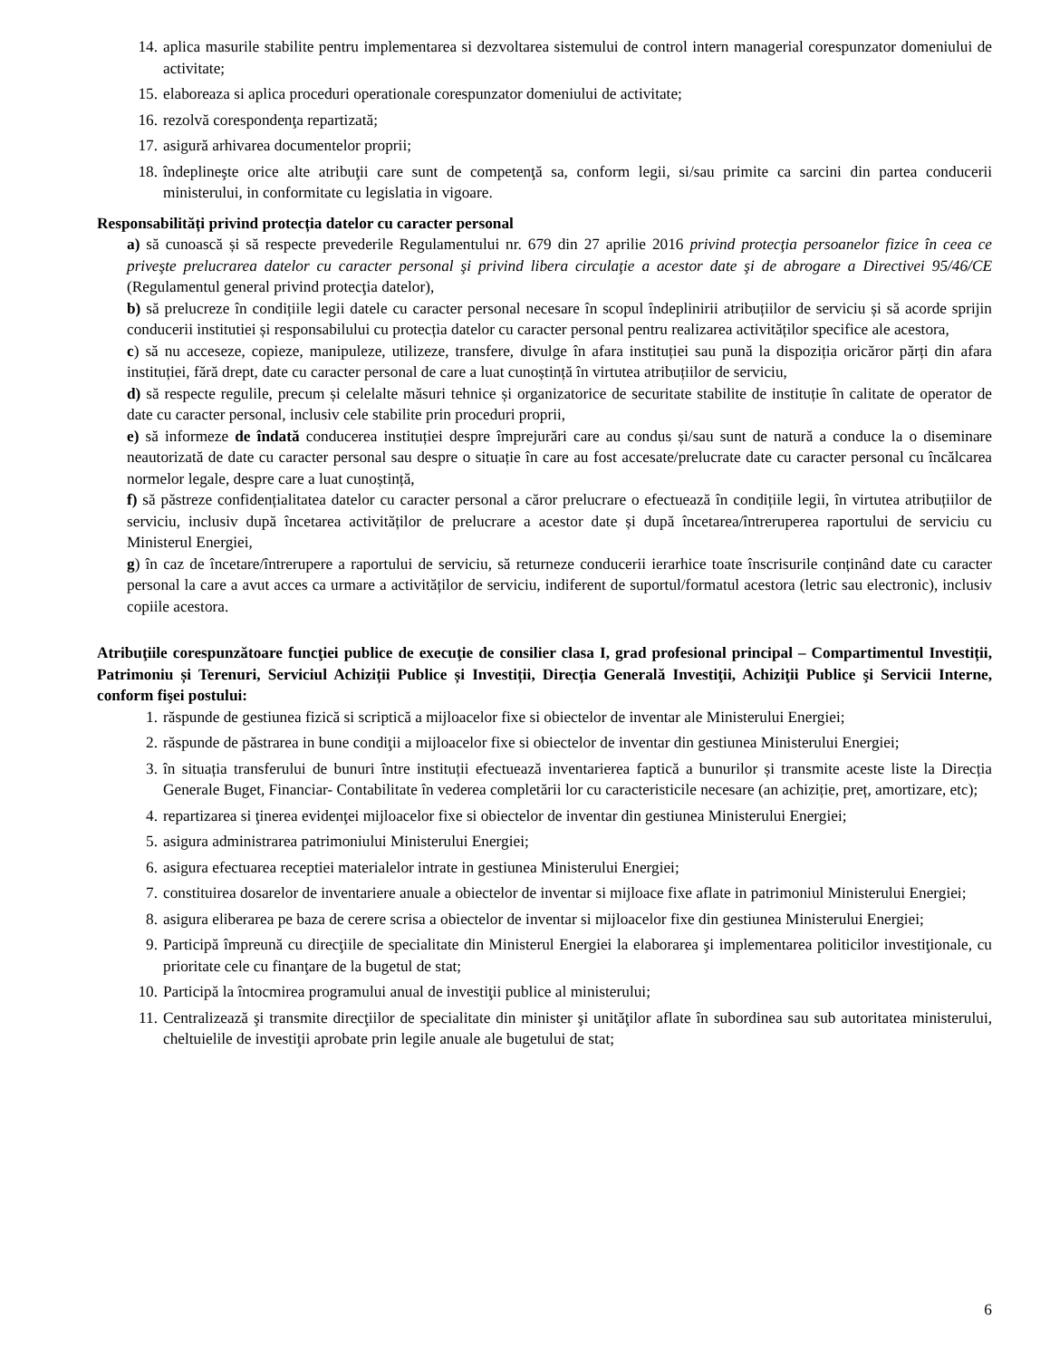14. aplica masurile stabilite pentru implementarea si dezvoltarea sistemului de control intern managerial corespunzator domeniului de activitate;
15. elaboreaza si aplica proceduri operationale corespunzator domeniului de activitate;
16. rezolvă corespondenţa repartizată;
17. asigură arhivarea documentelor proprii;
18. îndeplineşte orice alte atribuţii care sunt de competenţă sa, conform legii, si/sau primite ca sarcini din partea conducerii ministerului, in conformitate cu legislatia in vigoare.
Responsabilități privind protecția datelor cu caracter personal
a) să cunoască și să respecte prevederile Regulamentului nr. 679 din 27 aprilie 2016 privind protecţia persoanelor fizice în ceea ce priveşte prelucrarea datelor cu caracter personal şi privind libera circulaţie a acestor date şi de abrogare a Directivei 95/46/CE (Regulamentul general privind protecţia datelor),
b) să prelucreze în condițiile legii datele cu caracter personal necesare în scopul îndeplinirii atribuțiilor de serviciu și să acorde sprijin conducerii institutiei și responsabilului cu protecția datelor cu caracter personal pentru realizarea activităților specifice ale acestora,
c) să nu acceseze, copieze, manipuleze, utilizeze, transfere, divulge în afara instituției sau pună la dispoziția oricăror părți din afara instituției, fără drept, date cu caracter personal de care a luat cunoștință în virtutea atribuțiilor de serviciu,
d) să respecte regulile, precum și celelalte măsuri tehnice și organizatorice de securitate stabilite de instituție în calitate de operator de date cu caracter personal, inclusiv cele stabilite prin proceduri proprii,
e) să informeze de îndată conducerea instituției despre împrejurări care au condus și/sau sunt de natură a conduce la o diseminare neautorizată de date cu caracter personal sau despre o situație în care au fost accesate/prelucrate date cu caracter personal cu încălcarea normelor legale, despre care a luat cunoștință,
f) să păstreze confidențialitatea datelor cu caracter personal a căror prelucrare o efectuează în condițiile legii, în virtutea atribuțiilor de serviciu, inclusiv după încetarea activităților de prelucrare a acestor date și după încetarea/întreruperea raportului de serviciu cu Ministerul Energiei,
g) în caz de încetare/întrerupere a raportului de serviciu, să returneze conducerii ierarhice toate înscrisurile conținând date cu caracter personal la care a avut acces ca urmare a activităților de serviciu, indiferent de suportul/formatul acestora (letric sau electronic), inclusiv copiile acestora.
Atribuţiile corespunzătoare funcţiei publice de execuţie de consilier clasa I, grad profesional principal – Compartimentul Investiții, Patrimoniu și Terenuri, Serviciul Achiziții Publice și Investiții, Direcția Generală Investiţii, Achiziţii Publice şi Servicii Interne, conform fişei postului:
1. răspunde de gestiunea fizică si scriptică a mijloacelor fixe si obiectelor de inventar ale Ministerului Energiei;
2. răspunde de păstrarea in bune condiţii a mijloacelor fixe si obiectelor de inventar din gestiunea Ministerului Energiei;
3. în situația transferului de bunuri între instituții efectuează inventarierea faptică a bunurilor și transmite aceste liste la Direcția Generale Buget, Financiar- Contabilitate în vederea completării lor cu caracteristicile necesare (an achiziție, preț, amortizare, etc);
4. repartizarea si ţinerea evidenţei mijloacelor fixe si obiectelor de inventar din gestiunea Ministerului Energiei;
5. asigura administrarea patrimoniului Ministerului Energiei;
6. asigura efectuarea receptiei materialelor intrate in gestiunea Ministerului Energiei;
7. constituirea dosarelor de inventariere anuale a obiectelor de inventar si mijloace fixe aflate in patrimoniul Ministerului Energiei;
8. asigura eliberarea pe baza de cerere scrisa a obiectelor de inventar si mijloacelor fixe din gestiunea Ministerului Energiei;
9. Participă împreună cu direcţiile de specialitate din Ministerul Energiei la elaborarea şi implementarea politicilor investiţionale, cu prioritate cele cu finanţare de la bugetul de stat;
10. Participă la întocmirea programului anual de investiţii publice al ministerului;
11. Centralizează şi transmite direcţiilor de specialitate din minister şi unităţilor aflate în subordinea sau sub autoritatea ministerului, cheltuielile de investiţii aprobate prin legile anuale ale bugetului de stat;
6